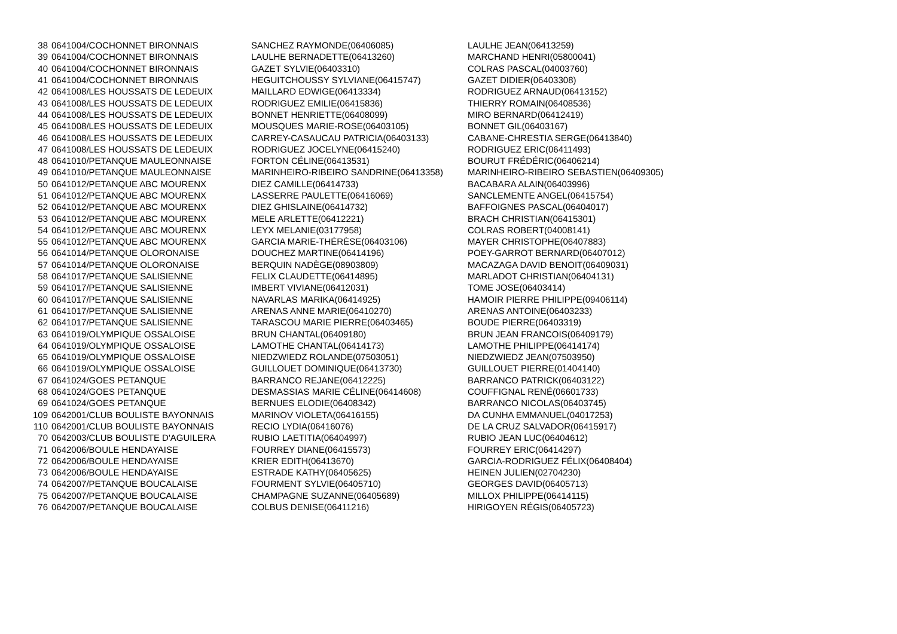| 38 | 0641004/COCHONNET BIRONNAIS | SANCHEZ RAYMONDE(06406085) | LAULHE JEAN(06413259) |
| 39 | 0641004/COCHONNET BIRONNAIS | LAULHE BERNADETTE(06413260) | MARCHAND HENRI(05800041) |
| 40 | 0641004/COCHONNET BIRONNAIS | GAZET SYLVIE(06403310) | COLRAS PASCAL(04003760) |
| 41 | 0641004/COCHONNET BIRONNAIS | HEGUITCHOUSSY SYLVIANE(06415747) | GAZET DIDIER(06403308) |
| 42 | 0641008/LES HOUSSATS DE LEDEUIX | MAILLARD EDWIGE(06413334) | RODRIGUEZ ARNAUD(06413152) |
| 43 | 0641008/LES HOUSSATS DE LEDEUIX | RODRIGUEZ EMILIE(06415836) | THIERRY ROMAIN(06408536) |
| 44 | 0641008/LES HOUSSATS DE LEDEUIX | BONNET HENRIETTE(06408099) | MIRO BERNARD(06412419) |
| 45 | 0641008/LES HOUSSATS DE LEDEUIX | MOUSQUES MARIE-ROSE(06403105) | BONNET GIL(06403167) |
| 46 | 0641008/LES HOUSSATS DE LEDEUIX | CARREY-CASAUCAU PATRICIA(06403133) | CABANE-CHRESTIA SERGE(06413840) |
| 47 | 0641008/LES HOUSSATS DE LEDEUIX | RODRIGUEZ JOCELYNE(06415240) | RODRIGUEZ ERIC(06411493) |
| 48 | 0641010/PETANQUE MAULEONNAISE | FORTON CÉLINE(06413531) | BOURUT FRÉDÉRIC(06406214) |
| 49 | 0641010/PETANQUE MAULEONNAISE | MARINHEIRO-RIBEIRO SANDRINE(06413358) | MARINHEIRO-RIBEIRO SEBASTIEN(06409305) |
| 50 | 0641012/PETANQUE ABC MOURENX | DIEZ CAMILLE(06414733) | BACABARA ALAIN(06403996) |
| 51 | 0641012/PETANQUE ABC MOURENX | LASSERRE PAULETTE(06416069) | SANCLEMENTE ANGEL(06415754) |
| 52 | 0641012/PETANQUE ABC MOURENX | DIEZ GHISLAINE(06414732) | BAFFOIGNES PASCAL(06404017) |
| 53 | 0641012/PETANQUE ABC MOURENX | MELE ARLETTE(06412221) | BRACH CHRISTIAN(06415301) |
| 54 | 0641012/PETANQUE ABC MOURENX | LEYX MELANIE(03177958) | COLRAS ROBERT(04008141) |
| 55 | 0641012/PETANQUE ABC MOURENX | GARCIA MARIE-THÉRÈSE(06403106) | MAYER CHRISTOPHE(06407883) |
| 56 | 0641014/PETANQUE OLORONAISE | DOUCHEZ MARTINE(06414196) | POEY-GARROT BERNARD(06407012) |
| 57 | 0641014/PETANQUE OLORONAISE | BERQUIN NADÈGE(08903809) | MACAZAGA DAVID BENOIT(06409031) |
| 58 | 0641017/PETANQUE SALISIENNE | FELIX CLAUDETTE(06414895) | MARLADOT CHRISTIAN(06404131) |
| 59 | 0641017/PETANQUE SALISIENNE | IMBERT VIVIANE(06412031) | TOME JOSE(06403414) |
| 60 | 0641017/PETANQUE SALISIENNE | NAVARLAS MARIKA(06414925) | HAMOIR PIERRE PHILIPPE(09406114) |
| 61 | 0641017/PETANQUE SALISIENNE | ARENAS ANNE MARIE(06410270) | ARENAS ANTOINE(06403233) |
| 62 | 0641017/PETANQUE SALISIENNE | TARASCOU MARIE PIERRE(06403465) | BOUDE PIERRE(06403319) |
| 63 | 0641019/OLYMPIQUE OSSALOISE | BRUN CHANTAL(06409180) | BRUN JEAN FRANCOIS(06409179) |
| 64 | 0641019/OLYMPIQUE OSSALOISE | LAMOTHE CHANTAL(06414173) | LAMOTHE PHILIPPE(06414174) |
| 65 | 0641019/OLYMPIQUE OSSALOISE | NIEDZWIEDZ ROLANDE(07503051) | NIEDZWIEDZ JEAN(07503950) |
| 66 | 0641019/OLYMPIQUE OSSALOISE | GUILLOUET DOMINIQUE(06413730) | GUILLOUET PIERRE(01404140) |
| 67 | 0641024/GOES PETANQUE | BARRANCO REJANE(06412225) | BARRANCO PATRICK(06403122) |
| 68 | 0641024/GOES PETANQUE | DESMASSIAS MARIE CÉLINE(06414608) | COUFFIGNAL RENÉ(06601733) |
| 69 | 0641024/GOES PETANQUE | BERNUES ELODIE(06408342) | BARRANCO NICOLAS(06403745) |
| 109 | 0642001/CLUB BOULISTE BAYONNAIS | MARINOV VIOLETA(06416155) | DA CUNHA EMMANUEL(04017253) |
| 110 | 0642001/CLUB BOULISTE BAYONNAIS | RECIO LYDIA(06416076) | DE LA CRUZ SALVADOR(06415917) |
| 70 | 0642003/CLUB BOULISTE D'AGUILERA | RUBIO LAETITIA(06404997) | RUBIO JEAN LUC(06404612) |
| 71 | 0642006/BOULE HENDAYAISE | FOURREY DIANE(06415573) | FOURREY ERIC(06414297) |
| 72 | 0642006/BOULE HENDAYAISE | KRIER EDITH(06413670) | GARCIA-RODRIGUEZ FÉLIX(06408404) |
| 73 | 0642006/BOULE HENDAYAISE | ESTRADE KATHY(06405625) | HEINEN JULIEN(02704230) |
| 74 | 0642007/PETANQUE BOUCALAISE | FOURMENT SYLVIE(06405710) | GEORGES DAVID(06405713) |
| 75 | 0642007/PETANQUE BOUCALAISE | CHAMPAGNE SUZANNE(06405689) | MILLOX PHILIPPE(06414115) |
| 76 | 0642007/PETANQUE BOUCALAISE | COLBUS DENISE(06411216) | HIRIGOYEN RÉGIS(06405723) |